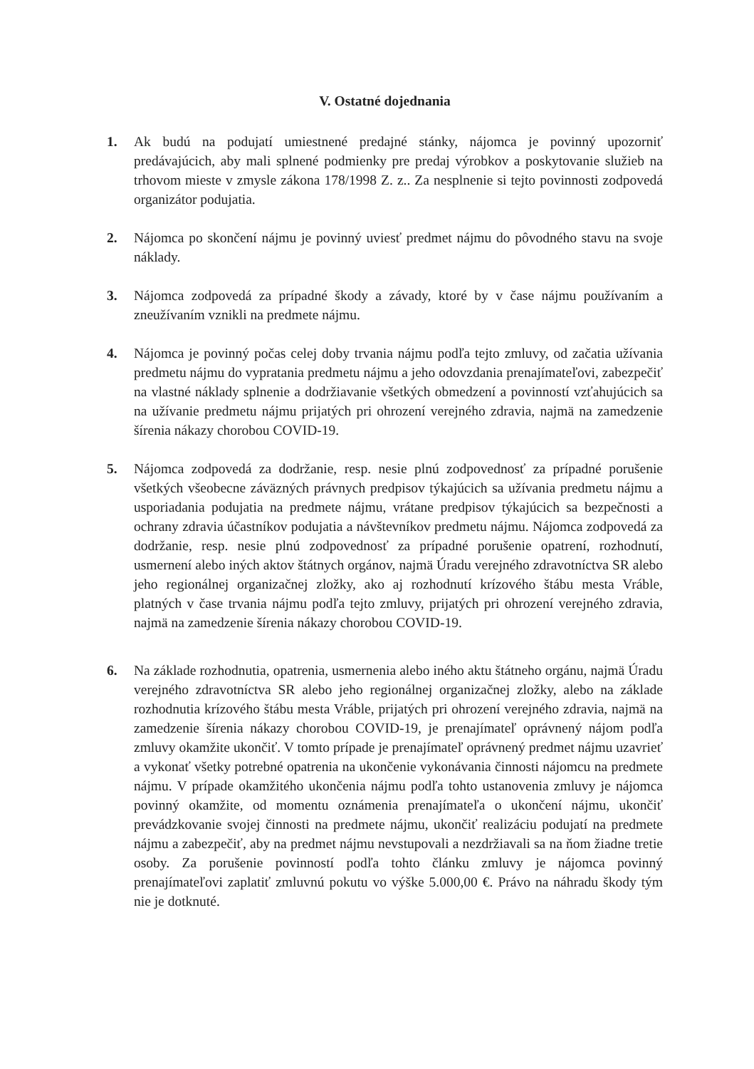V. Ostatné dojednania
1. Ak budú na podujatí umiestnené predajné stánky, nájomca je povinný upozorniť predávajúcich, aby mali splnené podmienky pre predaj výrobkov a poskytovanie služieb na trhovom mieste v zmysle zákona 178/1998 Z. z.. Za nesplnenie si tejto povinnosti zodpovedá organizátor podujatia.
2. Nájomca po skončení nájmu je povinný uviesť predmet nájmu do pôvodného stavu na svoje náklady.
3. Nájomca zodpovedá za prípadné škody a závady, ktoré by v čase nájmu používaním a zneužívaním vznikli na predmete nájmu.
4. Nájomca je povinný počas celej doby trvania nájmu podľa tejto zmluvy, od začatia užívania predmetu nájmu do vypratania predmetu nájmu a jeho odovzdania prenajímateľovi, zabezpečiť na vlastné náklady splnenie a dodržiavanie všetkých obmedzení a povinností vzťahujúcich sa na užívanie predmetu nájmu prijatých pri ohrození verejného zdravia, najmä na zamedzenie šírenia nákazy chorobou COVID-19.
5. Nájomca zodpovedá za dodržanie, resp. nesie plnú zodpovednosť za prípadné porušenie všetkých všeobecne záväzných právnych predpisov týkajúcich sa užívania predmetu nájmu a usporiadania podujatia na predmete nájmu, vrátane predpisov týkajúcich sa bezpečnosti a ochrany zdravia účastníkov podujatia a návštevníkov predmetu nájmu. Nájomca zodpovedá za dodržanie, resp. nesie plnú zodpovednosť za prípadné porušenie opatrení, rozhodnutí, usmernení alebo iných aktov štátnych orgánov, najmä Úradu verejného zdravotníctva SR alebo jeho regionálnej organizačnej zložky, ako aj rozhodnutí krízového štábu mesta Vráble, platných v čase trvania nájmu podľa tejto zmluvy, prijatých pri ohrození verejného zdravia, najmä na zamedzenie šírenia nákazy chorobou COVID-19.
6. Na základe rozhodnutia, opatrenia, usmernenia alebo iného aktu štátneho orgánu, najmä Úradu verejného zdravotníctva SR alebo jeho regionálnej organizačnej zložky, alebo na základe rozhodnutia krízového štábu mesta Vráble, prijatých pri ohrození verejného zdravia, najmä na zamedzenie šírenia nákazy chorobou COVID-19, je prenajímateľ oprávnený nájom podľa zmluvy okamžite ukončiť. V tomto prípade je prenajímateľ oprávnený predmet nájmu uzavrieť a vykonať všetky potrebné opatrenia na ukončenie vykonávania činnosti nájomcu na predmete nájmu. V prípade okamžitého ukončenia nájmu podľa tohto ustanovenia zmluvy je nájomca povinný okamžite, od momentu oznámenia prenajímateľa o ukončení nájmu, ukončiť prevádzkovanie svojej činnosti na predmete nájmu, ukončiť realizáciu podujatí na predmete nájmu a zabezpečiť, aby na predmet nájmu nevstupovali a nezdržiavali sa na ňom žiadne tretie osoby. Za porušenie povinností podľa tohto článku zmluvy je nájomca povinný prenajímateľovi zaplatiť zmluvnú pokutu vo výške 5.000,00 €. Právo na náhradu škody tým nie je dotknuté.